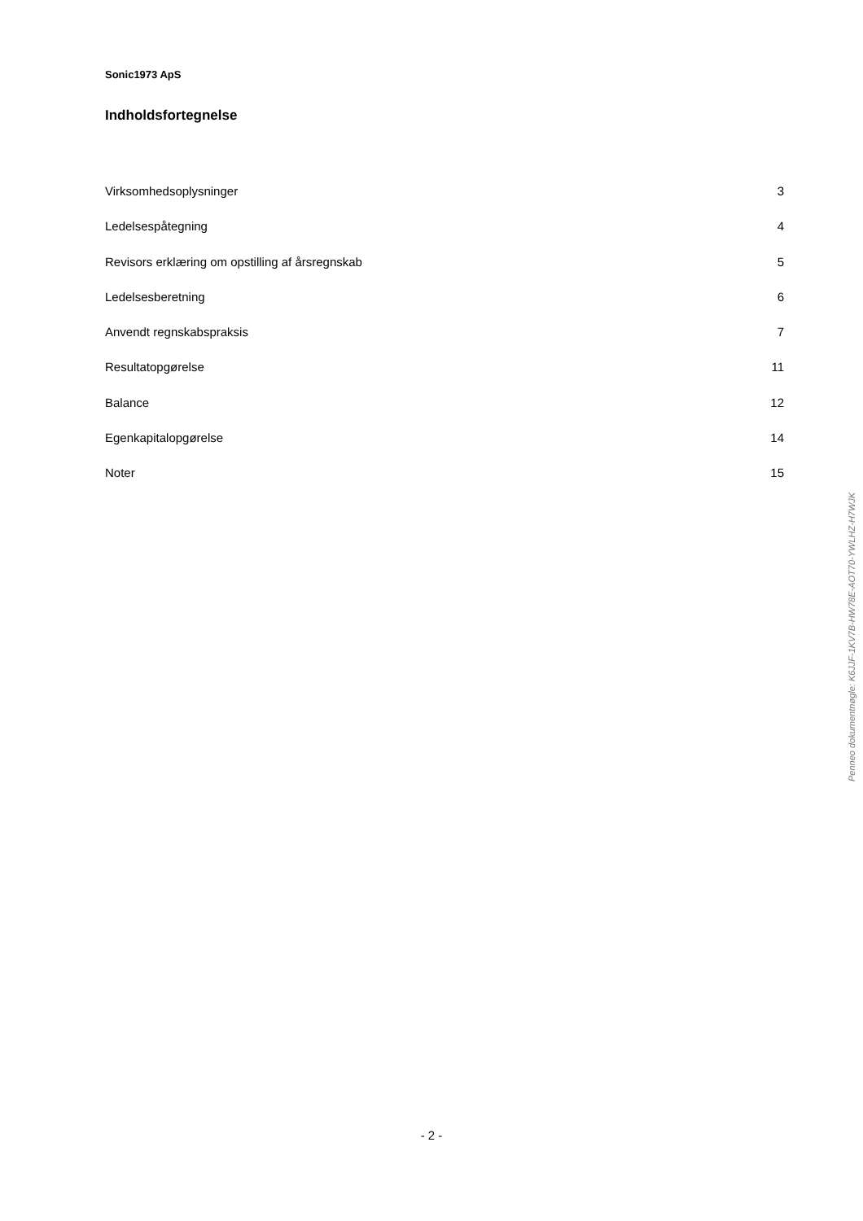Sonic1973 ApS
Indholdsfortegnelse
| Virksomhedsoplysninger | 3 |
| Ledelsespåtegning | 4 |
| Revisors erklæring om opstilling af årsregnskab | 5 |
| Ledelsesberetning | 6 |
| Anvendt regnskabspraksis | 7 |
| Resultatopgørelse | 11 |
| Balance | 12 |
| Egenkapitalopgørelse | 14 |
| Noter | 15 |
Penneo dokumentnøgle: K6JJF-1KV7B-HW78E-AOT70-YWLHZ-H7WJK
- 2 -